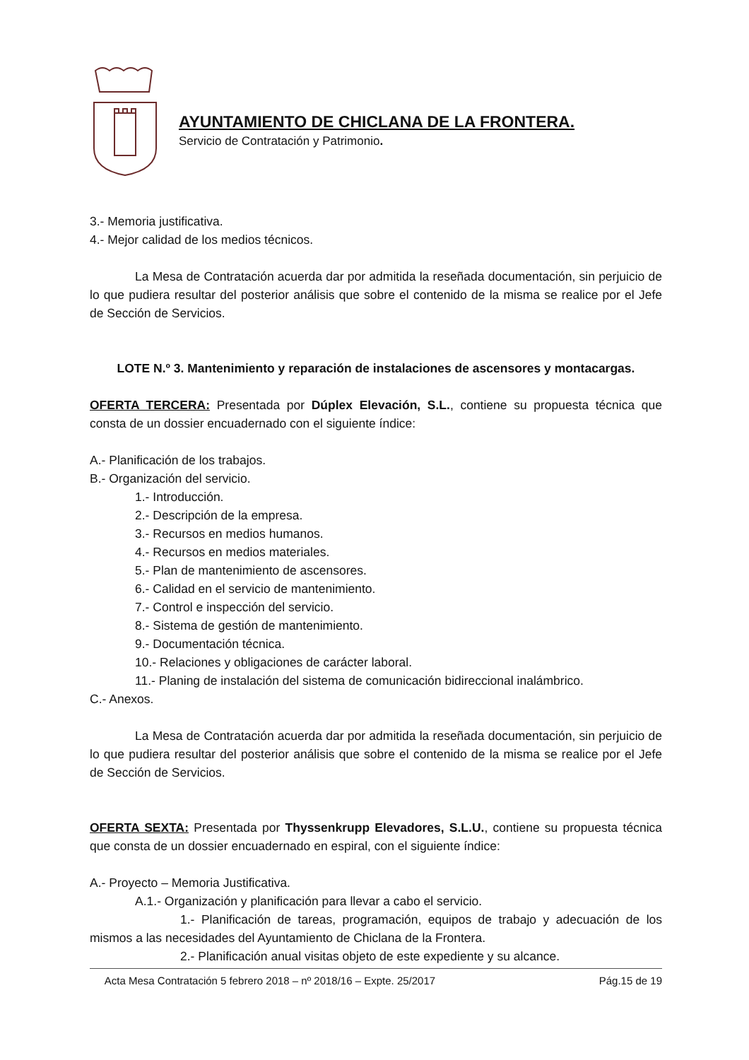AYUNTAMIENTO DE CHICLANA DE LA FRONTERA.
Servicio de Contratación y Patrimonio.
3.- Memoria justificativa.
4.- Mejor calidad de los medios técnicos.
La Mesa de Contratación acuerda dar por admitida la reseñada documentación, sin perjuicio de lo que pudiera resultar del posterior análisis que sobre el contenido de la misma se realice por el Jefe de Sección de Servicios.
LOTE N.º 3. Mantenimiento y reparación de instalaciones de ascensores y montacargas.
OFERTA TERCERA: Presentada por Dúplex Elevación, S.L., contiene su propuesta técnica que consta de un dossier encuadernado con el siguiente índice:
A.- Planificación de los trabajos.
B.- Organización del servicio.
1.- Introducción.
2.- Descripción de la empresa.
3.- Recursos en medios humanos.
4.- Recursos en medios materiales.
5.- Plan de mantenimiento de ascensores.
6.- Calidad en el servicio de mantenimiento.
7.- Control e inspección del servicio.
8.- Sistema de gestión de mantenimiento.
9.- Documentación técnica.
10.- Relaciones y obligaciones de carácter laboral.
11.- Planing de instalación del sistema de comunicación bidireccional inalámbrico.
C.- Anexos.
La Mesa de Contratación acuerda dar por admitida la reseñada documentación, sin perjuicio de lo que pudiera resultar del posterior análisis que sobre el contenido de la misma se realice por el Jefe de Sección de Servicios.
OFERTA SEXTA: Presentada por Thyssenkrupp Elevadores, S.L.U., contiene su propuesta técnica que consta de un dossier encuadernado en espiral, con el siguiente índice:
A.- Proyecto – Memoria Justificativa.
A.1.- Organización y planificación para llevar a cabo el servicio.
1.- Planificación de tareas, programación, equipos de trabajo y adecuación de los mismos a las necesidades del Ayuntamiento de Chiclana de la Frontera.
2.- Planificación anual visitas objeto de este expediente y su alcance.
Acta Mesa Contratación 5 febrero 2018 – nº 2018/16 – Expte. 25/2017 Pág.15 de 19